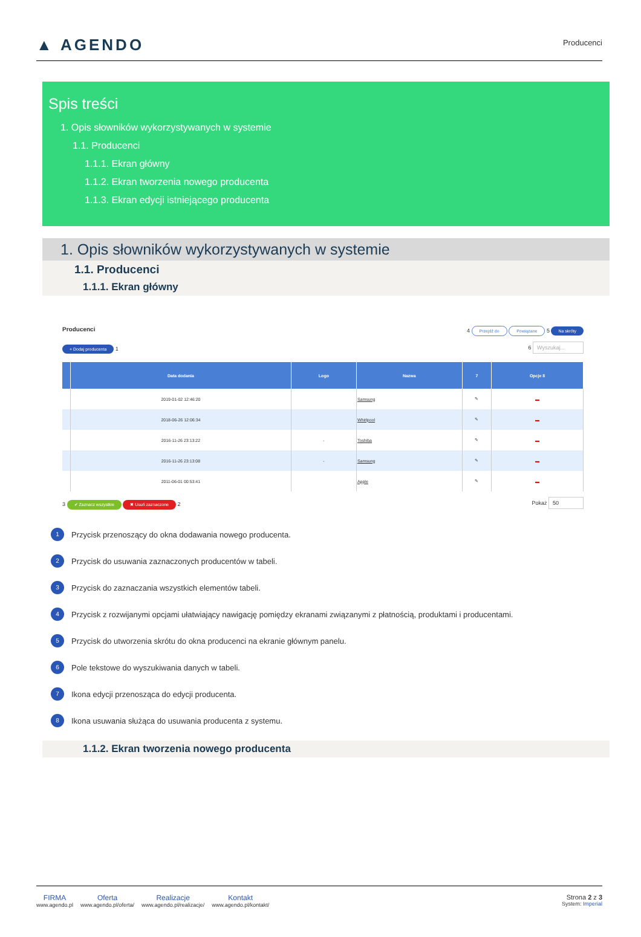▲ AGENDO
Producenci
Spis treści
1. Opis słowników wykorzystywanych w systemie
1.1. Producenci
1.1.1. Ekran główny
1.1.2. Ekran tworzenia nowego producenta
1.1.3. Ekran edycji istniejącego producenta
1. Opis słowników wykorzystywanych w systemie
1.1. Producenci
1.1.1. Ekran główny
Producenci 4 Przejdź do Powiązane 5 Na skróty
+ Dodaj producenta 1 6 Wyszukaj...
| | Data dodania | Logo | Nazwa | 7 | Opcje 8 |
| --- | --- | --- | --- | --- | --- |
| | 2019-01-02 12:46:20 | | Samsung | ✎ | ▬ |
| | 2018-06-26 12:06:34 | | Whirlpool | ✎ | ▬ |
| | 2016-11-26 23:13:22 | - | Toshiba | ✎ | ▬ |
| | 2016-11-26 23:13:08 | - | Samsung | ✎ | ▬ |
| | 2011-06-01 00:53:41 | | Apple | ✎ | ▬ |
3 ✔ Zaznacz wszystkie ✖ Usuń zaznaczone 2 Pokaż 50
1 Przycisk przenoszący do okna dodawania nowego producenta.
2 Przycisk do usuwania zaznaczonych producentów w tabeli.
3 Przycisk do zaznaczania wszystkich elementów tabeli.
4 Przycisk z rozwijanymi opcjami ułatwiający nawigację pomiędzy ekranami związanymi z płatnością, produktami i producentami.
5 Przycisk do utworzenia skrótu do okna producenci na ekranie głównym panelu.
6 Pole tekstowe do wyszukiwania danych w tabeli.
7 Ikona edycji przenosząca do edycji producenta.
8 Ikona usuwania służąca do usuwania producenta z systemu.
1.1.2. Ekran tworzenia nowego producenta
FIRMA
www.agendo.pl
Oferta
www.agendo.pl/oferta/
Realizacje
www.agendo.pl/realizacje/
Kontakt
www.agendo.pl/kontakt/
Strona 2 z 3
System: Imperial